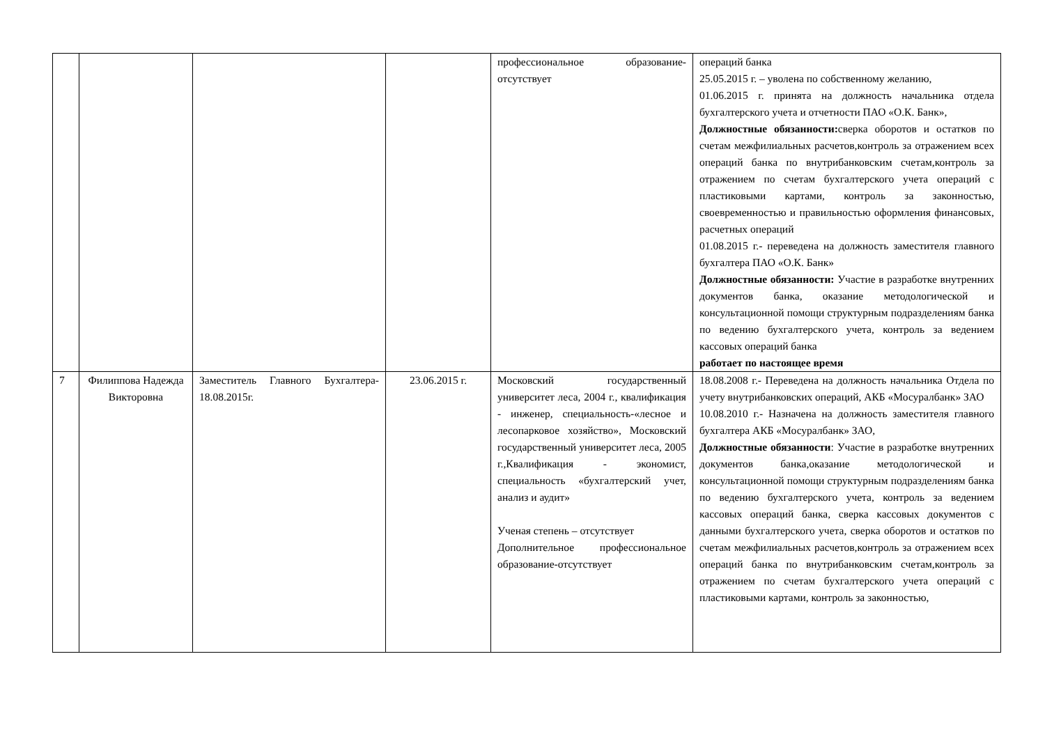| | | | | профессиональное образование-отсутствует | операций банка 25.05.2015 г. – уволена по собственному желанию, 01.06.2015 г. принята на должность начальника отдела бухгалтерского учета и отчетности ПАО «О.К. Банк», Должностные обязанности: сверка оборотов и остатков по счетам межфилиальных расчетов,контроль за отражением всех операций банка по внутрибанковским счетам,контроль за отражением по счетам бухгалтерского учета операций с пластиковыми картами, контроль за законностью, своевременностью и правильностью оформления финансовых, расчетных операций 01.08.2015 г.- переведена на должность заместителя главного бухгалтера ПАО «О.К. Банк» Должностные обязанности: Участие в разработке внутренних документов банка, оказание методологической и консультационной помощи структурным подразделениям банка по ведению бухгалтерского учета, контроль за ведением кассовых операций банка работает по настоящее время |
| 7 | Филиппова Надежда Викторовна | Заместитель Главного Бухгалтера- 18.08.2015г. | 23.06.2015 г. | Московский государственный университет леса, 2004 г., квалификация - инженер, специальность-«лесное и лесопарковое хозяйство», Московский государственный университет леса, 2005 г.,Квалификация - экономист, специальность «бухгалтерский учет, анализ и аудит» Ученая степень – отсутствует Дополнительное профессиональное образование-отсутствует | 18.08.2008 г.- Переведена на должность начальника Отдела по учету внутрибанковских операций, АКБ «Мосуралбанк» ЗАО 10.08.2010 г.- Назначена на должность заместителя главного бухгалтера АКБ «Мосуралбанк» ЗАО, Должностные обязанности : Участие в разработке внутренних документов банка,оказание методологической и консультационной помощи структурным подразделениям банка по ведению бухгалтерского учета, контроль за ведением кассовых операций банка, сверка кассовых документов с данными бухгалтерского учета, сверка оборотов и остатков по счетам межфилиальных расчетов,контроль за отражением всех операций банка по внутрибанковским счетам,контроль за отражением по счетам бухгалтерского учета операций с пластиковыми картами, контроль за законностью, |